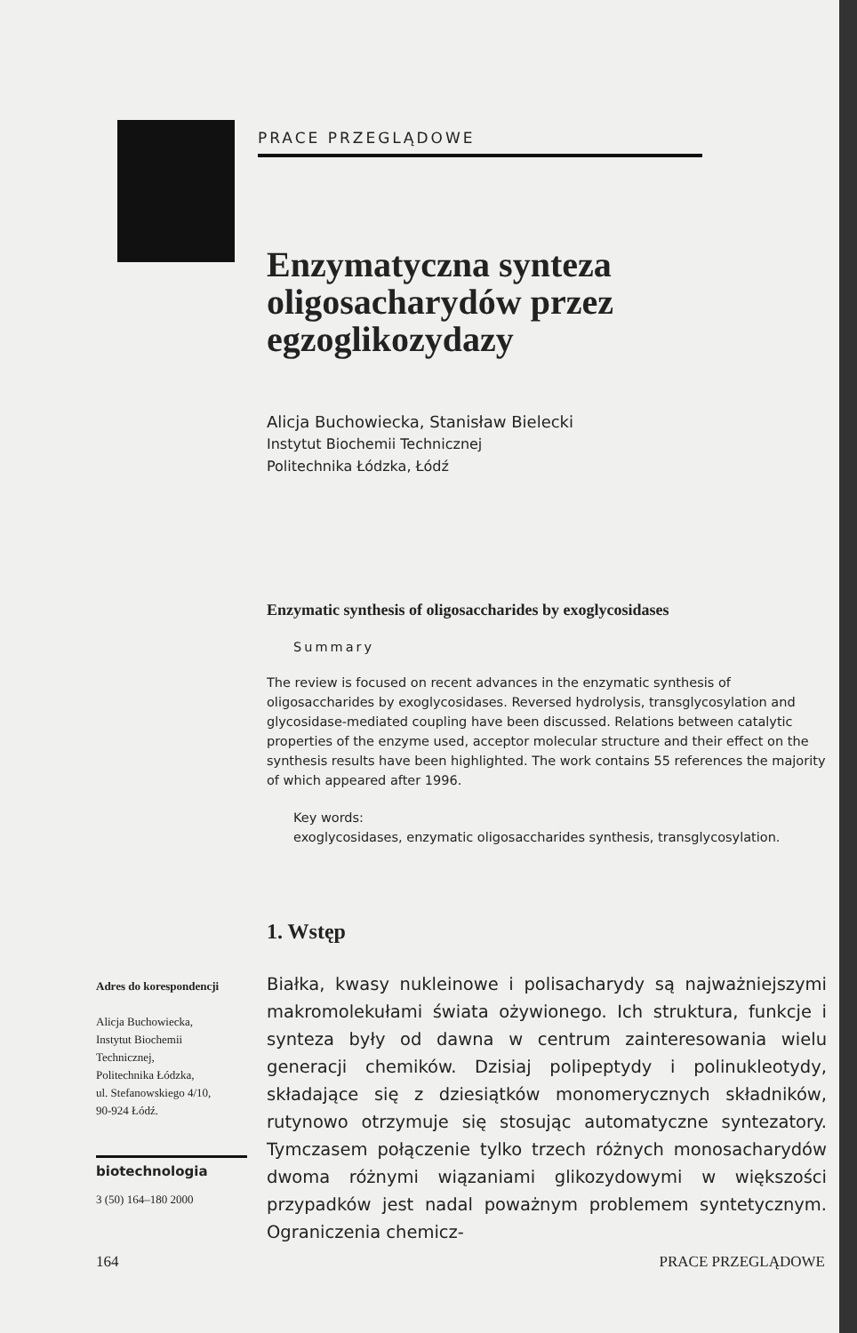PRACE PRZEGLĄDOWE
Enzymatyczna synteza oligosacharydów przez egzoglikozydazy
Alicja Buchowiecka, Stanisław Bielecki
Instytut Biochemii Technicznej
Politechnika Łódzka, Łódź
Enzymatic synthesis of oligosaccharides by exoglycosidases
Summary
The review is focused on recent advances in the enzymatic synthesis of oligosaccharides by exoglycosidases. Reversed hydrolysis, transglycosylation and glycosidase-mediated coupling have been discussed. Relations between catalytic properties of the enzyme used, acceptor molecular structure and their effect on the synthesis results have been highlighted. The work contains 55 references the majority of which appeared after 1996.
Key words:
exoglycosidases, enzymatic oligosaccharides synthesis, transglycosylation.
1. Wstęp
Białka, kwasy nukleinowe i polisacharydy są najważniejszymi makromolekułami świata ożywionego. Ich struktura, funkcje i synteza były od dawna w centrum zainteresowania wielu generacji chemików. Dzisiaj polipeptydy i polinukleotydy, składające się z dziesiątków monomerycznych składników, rutynowo otrzymuje się stosując automatyczne syntezatory. Tymczasem połączenie tylko trzech różnych monosacharydów dwoma różnymi wiązaniami glikozydowymi w większości przypadków jest nadal poważnym problemem syntetycznym. Ograniczenia chemicz-
Adres do korespondencji
Alicja Buchowiecka,
Instytut Biochemii
Technicznej,
Politechnika Łódzka,
ul. Stefanowskiego 4/10,
90-924 Łódź.
biotechnologia
3 (50) 164–180 2000
164 PRACE PRZEGLĄDOWE